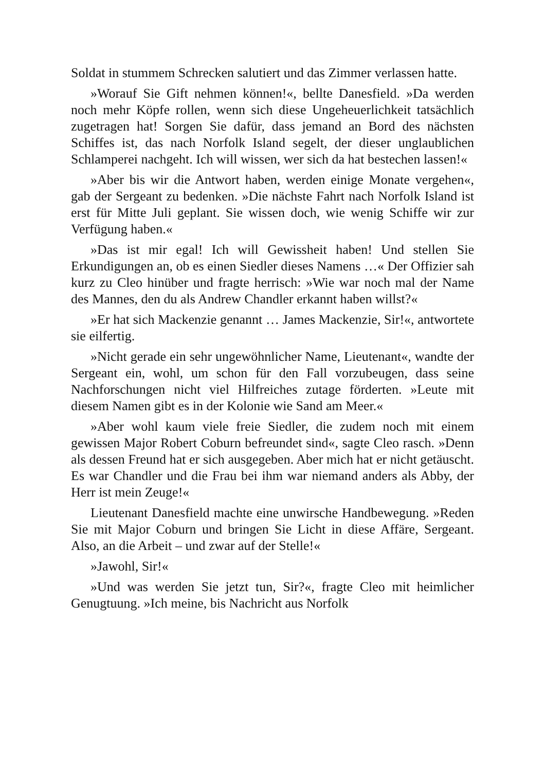Soldat in stummem Schrecken salutiert und das Zimmer verlassen hatte.
»Worauf Sie Gift nehmen können!«, bellte Danesfield. »Da werden noch mehr Köpfe rollen, wenn sich diese Ungeheuerlichkeit tatsächlich zugetragen hat! Sorgen Sie dafür, dass jemand an Bord des nächsten Schiffes ist, das nach Norfolk Island segelt, der dieser unglaublichen Schlamperei nachgeht. Ich will wissen, wer sich da hat bestechen lassen!«
»Aber bis wir die Antwort haben, werden einige Monate vergehen«, gab der Sergeant zu bedenken. »Die nächste Fahrt nach Norfolk Island ist erst für Mitte Juli geplant. Sie wissen doch, wie wenig Schiffe wir zur Verfügung haben.«
»Das ist mir egal! Ich will Gewissheit haben! Und stellen Sie Erkundigungen an, ob es einen Siedler dieses Namens …« Der Offizier sah kurz zu Cleo hinüber und fragte herrisch: »Wie war noch mal der Name des Mannes, den du als Andrew Chandler erkannt haben willst?«
»Er hat sich Mackenzie genannt … James Mackenzie, Sir!«, antwortete sie eilfertig.
»Nicht gerade ein sehr ungewöhnlicher Name, Lieutenant«, wandte der Sergeant ein, wohl, um schon für den Fall vorzubeugen, dass seine Nachforschungen nicht viel Hilfreiches zutage förderten. »Leute mit diesem Namen gibt es in der Kolonie wie Sand am Meer.«
»Aber wohl kaum viele freie Siedler, die zudem noch mit einem gewissen Major Robert Coburn befreundet sind«, sagte Cleo rasch. »Denn als dessen Freund hat er sich ausgegeben. Aber mich hat er nicht getäuscht. Es war Chandler und die Frau bei ihm war niemand anders als Abby, der Herr ist mein Zeuge!«
Lieutenant Danesfield machte eine unwirsche Handbewegung. »Reden Sie mit Major Coburn und bringen Sie Licht in diese Affäre, Sergeant. Also, an die Arbeit – und zwar auf der Stelle!«
»Jawohl, Sir!«
»Und was werden Sie jetzt tun, Sir?«, fragte Cleo mit heimlicher Genugtuung. »Ich meine, bis Nachricht aus Norfolk